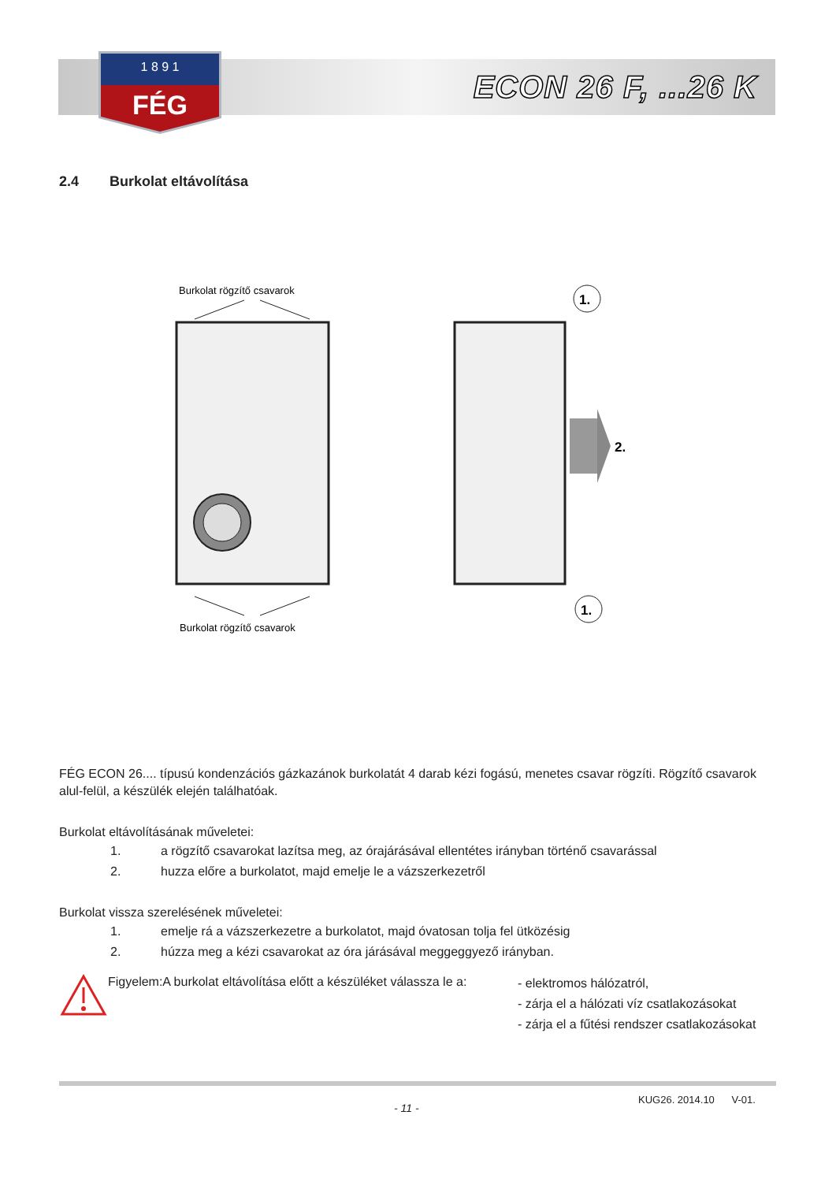1 8 9 1
FÉG
ECON 26 F, ...26 K
2.4 Burkolat eltávolítása
Burkolat rögzítő csavarok
Burkolat rögzítő csavarok
2.
1.
1.
FÉG ECON 26.... típusú kondenzációs gázkazánok burkolatát 4 darab kézi fogású, menetes csavar rögzíti. Rögzítő csavarok alul-felül, a készülék elején találhatóak.
Burkolat eltávolításának műveletei:
1. a rögzítő csavarokat lazítsa meg, az órajárásával ellentétes irányban történő csavarással
2. huzza előre a burkolatot, majd emelje le a vázszerkezetről
Burkolat vissza szerelésének műveletei:
1. emelje rá a vázszerkezetre a burkolatot, majd óvatosan tolja fel ütközésig
2. húzza meg a kézi csavarokat az óra járásával meggeggyező irányban.
Figyelem:A burkolat eltávolítása előtt a készüléket válassza le a:
- elektromos hálózatról,
- zárja el a hálózati víz csatlakozásokat
- zárja el a fűtési rendszer csatlakozásokat
- 11 -
KUG26. 2014.10 V-01.